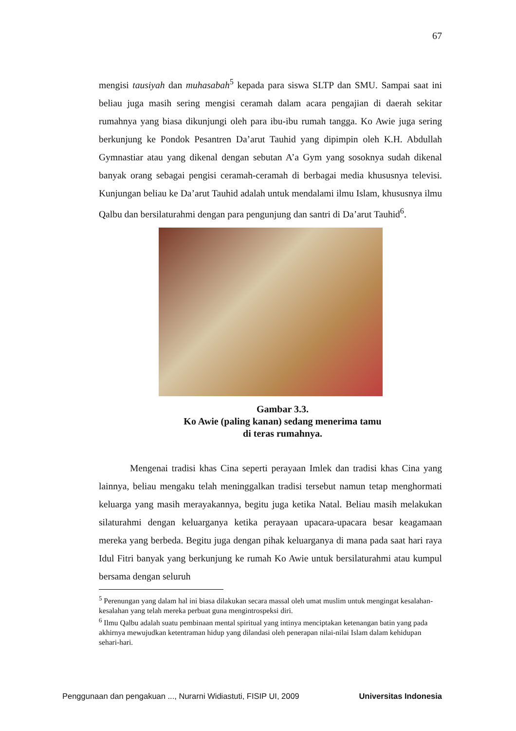67
mengisi tausiyah dan muhasabah<sup>5</sup> kepada para siswa SLTP dan SMU. Sampai saat ini beliau juga masih sering mengisi ceramah dalam acara pengajian di daerah sekitar rumahnya yang biasa dikunjungi oleh para ibu-ibu rumah tangga. Ko Awie juga sering berkunjung ke Pondok Pesantren Da’arut Tauhid yang dipimpin oleh K.H. Abdullah Gymnastiar atau yang dikenal dengan sebutan A’a Gym yang sosoknya sudah dikenal banyak orang sebagai pengisi ceramah-ceramah di berbagai media khususnya televisi. Kunjungan beliau ke Da’arut Tauhid adalah untuk mendalami ilmu Islam, khususnya ilmu Qalbu dan bersilaturahmi dengan para pengunjung dan santri di Da’arut Tauhid<sup>6</sup>.
Gambar 3.3.
Ko Awie (paling kanan) sedang menerima tamu
di teras rumahnya.
Mengenai tradisi khas Cina seperti perayaan Imlek dan tradisi khas Cina yang lainnya, beliau mengaku telah meninggalkan tradisi tersebut namun tetap menghormati keluarga yang masih merayakannya, begitu juga ketika Natal. Beliau masih melakukan silaturahmi dengan keluarganya ketika perayaan upacara-upacara besar keagamaan mereka yang berbeda. Begitu juga dengan pihak keluarganya di mana pada saat hari raya Idul Fitri banyak yang berkunjung ke rumah Ko Awie untuk bersilaturahmi atau kumpul bersama dengan seluruh
<sup>5</sup> Perenungan yang dalam hal ini biasa dilakukan secara massal oleh umat muslim untuk mengingat kesalahan-kesalahan yang telah mereka perbuat guna mengintrospeksi diri.
<sup>6</sup> Ilmu Qalbu adalah suatu pembinaan mental spiritual yang intinya menciptakan ketenangan batin yang pada akhirnya mewujudkan ketentraman hidup yang dilandasi oleh penerapan nilai-nilai Islam dalam kehidupan sehari-hari.
Penggunaan dan pengakuan ..., Nurarni Widiastuti, FISIP UI, 2009 Universitas Indonesia